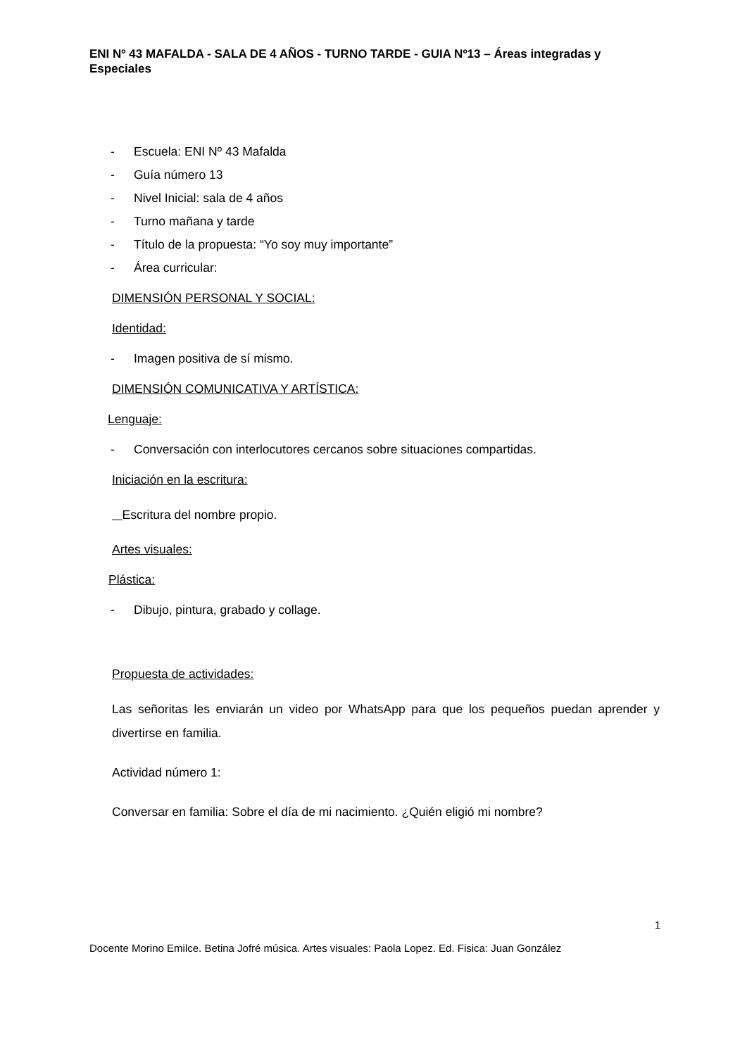ENI Nº 43 MAFALDA - SALA DE 4 AÑOS - TURNO TARDE - GUIA Nº13 – Áreas integradas y Especiales
- Escuela: ENI Nº 43 Mafalda
- Guía número 13
- Nivel Inicial: sala de 4 años
- Turno mañana y tarde
- Título de la propuesta: “Yo soy muy importante”
- Área curricular:
DIMENSIÓN PERSONAL Y SOCIAL:
Identidad:
- Imagen positiva de sí mismo.
DIMENSIÓN COMUNICATIVA Y ARTÍSTICA:
Lenguaje:
- Conversación con interlocutores cercanos sobre situaciones compartidas.
Iniciación en la escritura:
Escritura del nombre propio.
Artes visuales:
Plástica:
- Dibujo, pintura, grabado y collage.
Propuesta de actividades:
Las señoritas les enviarán un video por WhatsApp para que los pequeños puedan aprender y divertirse en familia.
Actividad número 1:
Conversar en familia: Sobre el día de mi nacimiento. ¿Quién eligió mi nombre?
1
Docente Morino Emilce. Betina Jofré música. Artes visuales: Paola Lopez. Ed. Fisica: Juan González